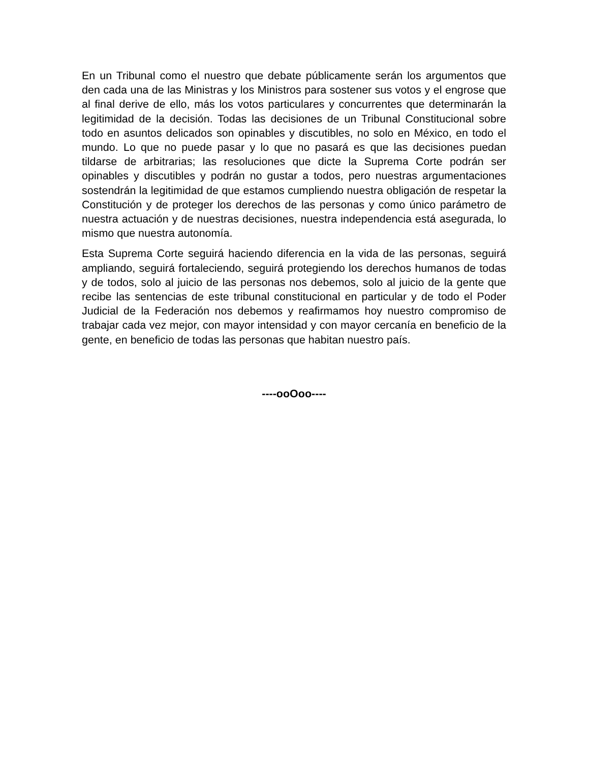En un Tribunal como el nuestro que debate públicamente serán los argumentos que den cada una de las Ministras y los Ministros para sostener sus votos y el engrose que al final derive de ello, más los votos particulares y concurrentes que determinarán la legitimidad de la decisión. Todas las decisiones de un Tribunal Constitucional sobre todo en asuntos delicados son opinables y discutibles, no solo en México, en todo el mundo. Lo que no puede pasar y lo que no pasará es que las decisiones puedan tildarse de arbitrarias; las resoluciones que dicte la Suprema Corte podrán ser opinables y discutibles y podrán no gustar a todos, pero nuestras argumentaciones sostendrán la legitimidad de que estamos cumpliendo nuestra obligación de respetar la Constitución y de proteger los derechos de las personas y como único parámetro de nuestra actuación y de nuestras decisiones, nuestra independencia está asegurada, lo mismo que nuestra autonomía.
Esta Suprema Corte seguirá haciendo diferencia en la vida de las personas, seguirá ampliando, seguirá fortaleciendo, seguirá protegiendo los derechos humanos de todas y de todos, solo al juicio de las personas nos debemos, solo al juicio de la gente que recibe las sentencias de este tribunal constitucional en particular y de todo el Poder Judicial de la Federación nos debemos y reafirmamos hoy nuestro compromiso de trabajar cada vez mejor, con mayor intensidad y con mayor cercanía en beneficio de la gente, en beneficio de todas las personas que habitan nuestro país.
----ooOoo----